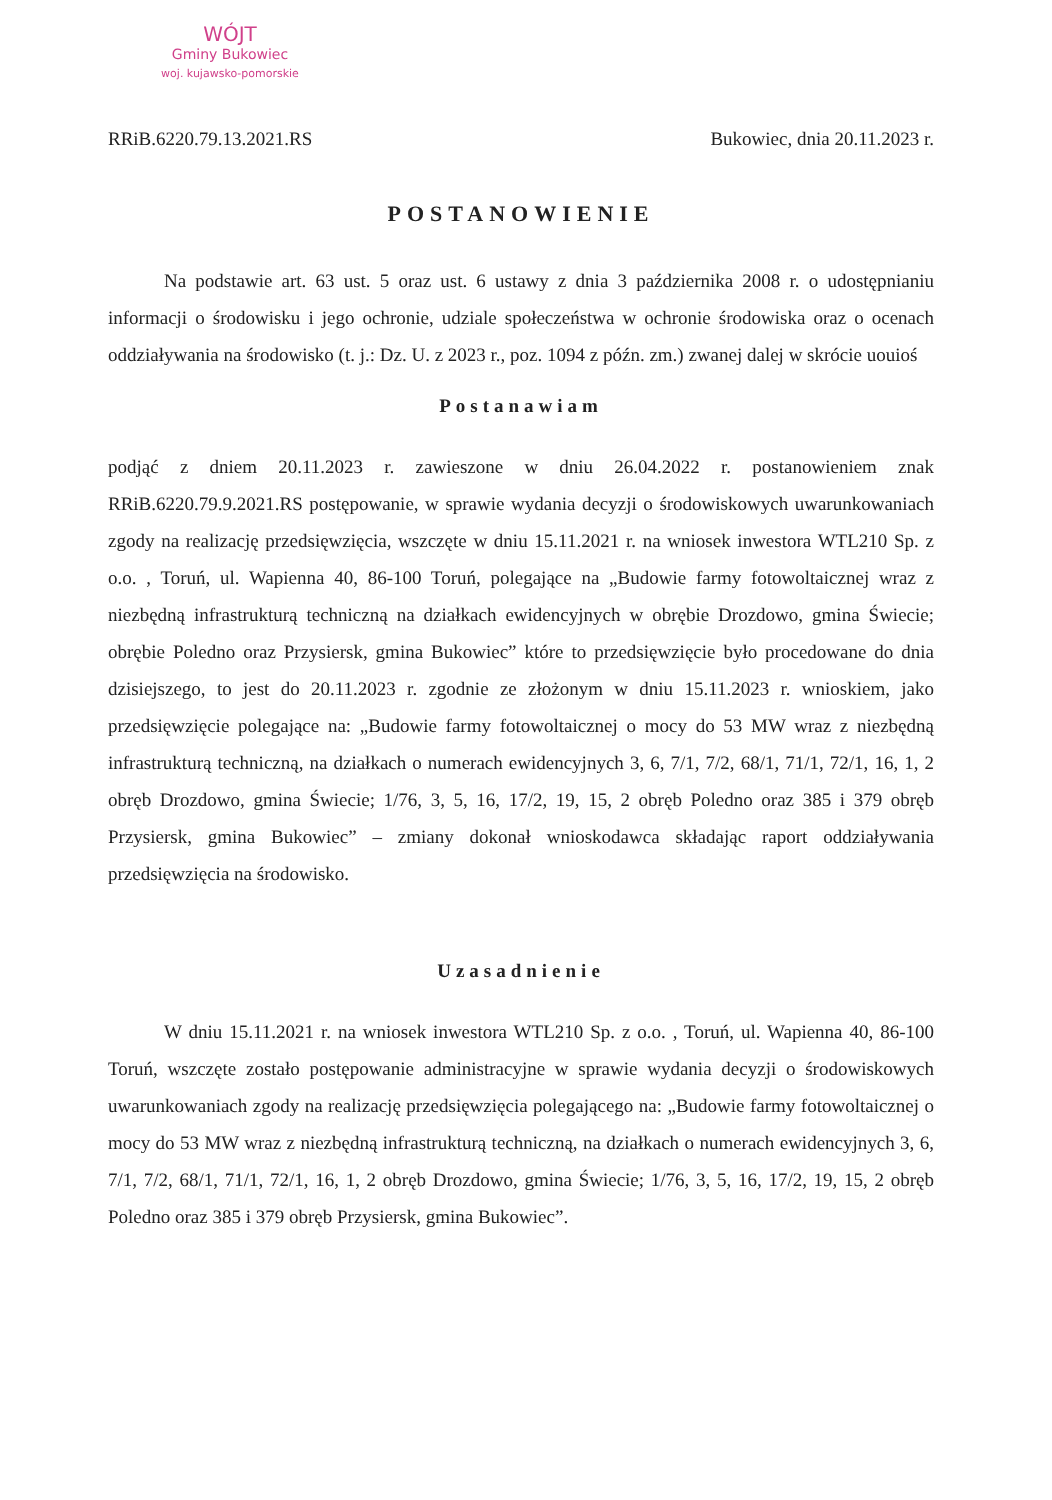WÓJT
Gminy Bukowiec
woj. kujawsko-pomorskie
RRiB.6220.79.13.2021.RS Bukowiec, dnia 20.11.2023 r.
POSTANOWIENIE
Na podstawie art. 63 ust. 5 oraz ust. 6 ustawy z dnia 3 października 2008 r. o udostępnianiu informacji o środowisku i jego ochronie, udziale społeczeństwa w ochronie środowiska oraz o ocenach oddziaływania na środowisko (t. j.: Dz. U. z 2023 r., poz. 1094 z późn. zm.) zwanej dalej w skrócie uouioś
Postanawiam
podjąć z dniem 20.11.2023 r. zawieszone w dniu 26.04.2022 r. postanowieniem znak RRiB.6220.79.9.2021.RS postępowanie, w sprawie wydania decyzji o środowiskowych uwarunkowaniach zgody na realizację przedsięwzięcia, wszczęte w dniu 15.11.2021 r. na wniosek inwestora WTL210 Sp. z o.o. , Toruń, ul. Wapienna 40, 86-100 Toruń, polegające na „Budowie farmy fotowoltaicznej wraz z niezbędną infrastrukturą techniczną na działkach ewidencyjnych w obrębie Drozdowo, gmina Świecie; obrębie Poledno oraz Przysiersk, gmina Bukowiec” które to przedsięwzięcie było procedowane do dnia dzisiejszego, to jest do 20.11.2023 r. zgodnie ze złożonym w dniu 15.11.2023 r. wnioskiem, jako przedsięwzięcie polegające na: „Budowie farmy fotowoltaicznej o mocy do 53 MW wraz z niezbędną infrastrukturą techniczną, na działkach o numerach ewidencyjnych 3, 6, 7/1, 7/2, 68/1, 71/1, 72/1, 16, 1, 2 obręb Drozdowo, gmina Świecie; 1/76, 3, 5, 16, 17/2, 19, 15, 2 obręb Poledno oraz 385 i 379 obręb Przysiersk, gmina Bukowiec” – zmiany dokonał wnioskodawca składając raport oddziaływania przedsięwzięcia na środowisko.
Uzasadnienie
W dniu 15.11.2021 r. na wniosek inwestora WTL210 Sp. z o.o. , Toruń, ul. Wapienna 40, 86-100 Toruń, wszczęte zostało postępowanie administracyjne w sprawie wydania decyzji o środowiskowych uwarunkowaniach zgody na realizację przedsięwzięcia polegającego na: „Budowie farmy fotowoltaicznej o mocy do 53 MW wraz z niezbędną infrastrukturą techniczną, na działkach o numerach ewidencyjnych 3, 6, 7/1, 7/2, 68/1, 71/1, 72/1, 16, 1, 2 obręb Drozdowo, gmina Świecie; 1/76, 3, 5, 16, 17/2, 19, 15, 2 obręb Poledno oraz 385 i 379 obręb Przysiersk, gmina Bukowiec”.